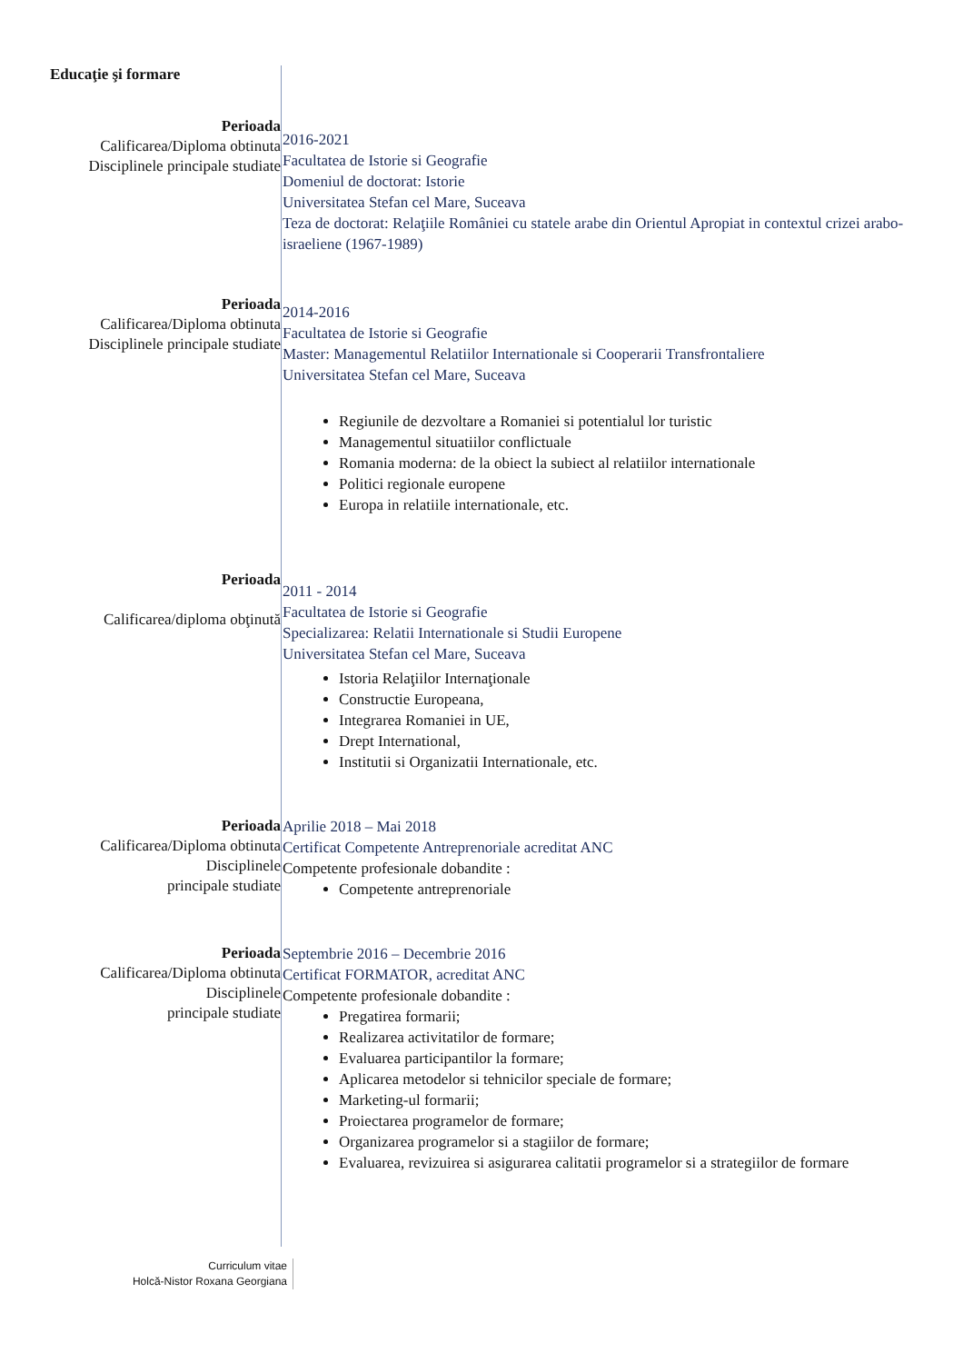Educaţie şi formare
Perioada
Calificarea/Diploma obtinuta
Disciplinele principale studiate
2016-2021
Facultatea de Istorie si Geografie
Domeniul de doctorat: Istorie
Universitatea Stefan cel Mare, Suceava
Teza de doctorat: Relaţiile României cu statele arabe din Orientul Apropiat in contextul crizei arabo-israeliene (1967-1989)
Perioada
Calificarea/Diploma obtinuta
Disciplinele principale studiate
2014-2016
Facultatea de Istorie si Geografie
Master: Managementul Relatiilor Internationale si Cooperarii Transfrontaliere
Universitatea Stefan cel Mare, Suceava
Regiunile de dezvoltare a Romaniei si potentialul lor turistic
Managementul situatiilor conflictuale
Romania moderna: de la obiect la subiect al relatiilor internationale
Politici regionale europene
Europa in relatiile internationale, etc.
Perioada
Calificarea/diploma obţinută
2011 - 2014
Facultatea de Istorie si Geografie
Specializarea: Relatii Internationale si Studii Europene
Universitatea Stefan cel Mare, Suceava
Istoria Relaţiilor Internaţionale
Constructie Europeana,
Integrarea Romaniei in UE,
Drept International,
Institutii si Organizatii Internationale, etc.
Perioada
Calificarea/Diploma obtinuta
Disciplinele
principale studiate
Aprilie 2018 – Mai 2018
Certificat Competente Antreprenoriale acreditat ANC
Competente profesionale dobandite :
Competente antreprenoriale
Perioada
Calificarea/Diploma obtinuta
Disciplinele
principale studiate
Septembrie 2016 – Decembrie 2016
Certificat FORMATOR, acreditat ANC
Competente profesionale dobandite :
Pregatirea formarii;
Realizarea activitatilor de formare;
Evaluarea participantilor la formare;
Aplicarea metodelor si tehnicilor speciale de formare;
Marketing-ul formarii;
Proiectarea programelor de formare;
Organizarea programelor si a stagiilor de formare;
Evaluarea, revizuirea si asigurarea calitatii programelor si a strategiilor de formare
Curriculum vitae
Holcă-Nistor Roxana Georgiana